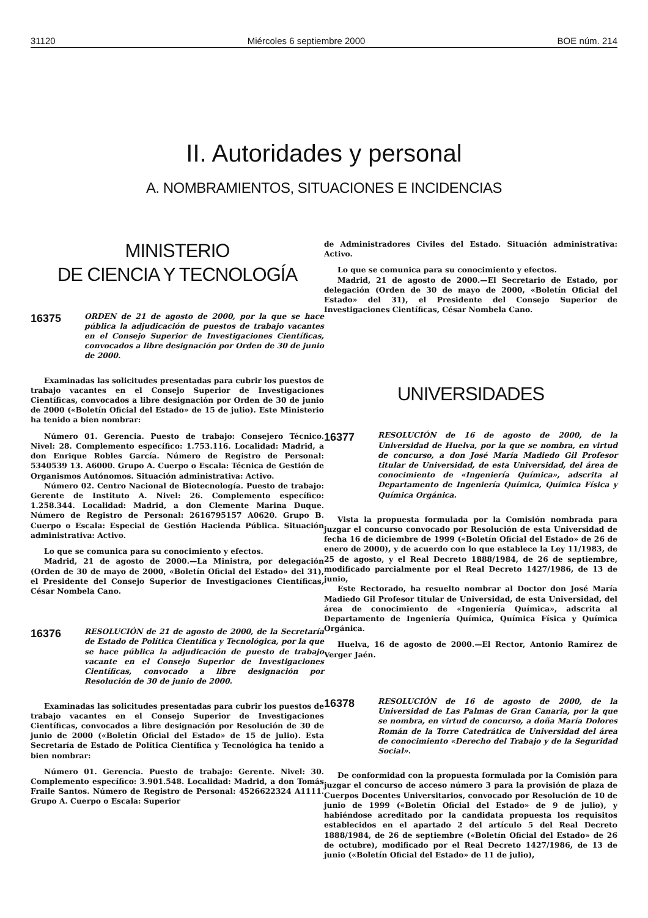31120 Miércoles 6 septiembre 2000 BOE núm. 214
II. Autoridades y personal
A. NOMBRAMIENTOS, SITUACIONES E INCIDENCIAS
MINISTERIO
DE CIENCIA Y TECNOLOGÍA
16375
ORDEN de 21 de agosto de 2000, por la que se hace pública la adjudicación de puestos de trabajo vacantes en el Consejo Superior de Investigaciones Científicas, convocados a libre designación por Orden de 30 de junio de 2000.
Examinadas las solicitudes presentadas para cubrir los puestos de trabajo vacantes en el Consejo Superior de Investigaciones Científicas, convocados a libre designación por Orden de 30 de junio de 2000 («Boletín Oficial del Estado» de 15 de julio). Este Ministerio ha tenido a bien nombrar:
Número 01. Gerencia. Puesto de trabajo: Consejero Técnico. Nivel: 28. Complemento específico: 1.753.116. Localidad: Madrid, a don Enrique Robles García. Número de Registro de Personal: 5340539 13. A6000. Grupo A. Cuerpo o Escala: Técnica de Gestión de Organismos Autónomos. Situación administrativa: Activo.
Número 02. Centro Nacional de Biotecnología. Puesto de trabajo: Gerente de Instituto A. Nivel: 26. Complemento específico: 1.258.344. Localidad: Madrid, a don Clemente Marina Duque. Número de Registro de Personal: 2616795157 A0620. Grupo B. Cuerpo o Escala: Especial de Gestión Hacienda Pública. Situación administrativa: Activo.
Lo que se comunica para su conocimiento y efectos.
Madrid, 21 de agosto de 2000.—La Ministra, por delegación (Orden de 30 de mayo de 2000, «Boletín Oficial del Estado» del 31), el Presidente del Consejo Superior de Investigaciones Científicas, César Nombela Cano.
16376
RESOLUCIÓN de 21 de agosto de 2000, de la Secretaría de Estado de Política Científica y Tecnológica, por la que se hace pública la adjudicación de puesto de trabajo vacante en el Consejo Superior de Investigaciones Científicas, convocado a libre designación por Resolución de 30 de junio de 2000.
Examinadas las solicitudes presentadas para cubrir los puestos de trabajo vacantes en el Consejo Superior de Investigaciones Científicas, convocados a libre designación por Resolución de 30 de junio de 2000 («Boletín Oficial del Estado» de 15 de julio). Esta Secretaría de Estado de Política Científica y Tecnológica ha tenido a bien nombrar:
Número 01. Gerencia. Puesto de trabajo: Gerente. Nivel: 30. Complemento específico: 3.901.548. Localidad: Madrid, a don Tomás Fraile Santos. Número de Registro de Personal: 4526622324 A1111. Grupo A. Cuerpo o Escala: Superior
de Administradores Civiles del Estado. Situación administrativa: Activo.
Lo que se comunica para su conocimiento y efectos.
Madrid, 21 de agosto de 2000.—El Secretario de Estado, por delegación (Orden de 30 de mayo de 2000, «Boletín Oficial del Estado» del 31), el Presidente del Consejo Superior de Investigaciones Científicas, César Nombela Cano.
UNIVERSIDADES
16377
RESOLUCIÓN de 16 de agosto de 2000, de la Universidad de Huelva, por la que se nombra, en virtud de concurso, a don José María Madiedo Gil Profesor titular de Universidad, de esta Universidad, del área de conocimiento de «Ingeniería Química», adscrita al Departamento de Ingeniería Química, Química Física y Química Orgánica.
Vista la propuesta formulada por la Comisión nombrada para juzgar el concurso convocado por Resolución de esta Universidad de fecha 16 de diciembre de 1999 («Boletín Oficial del Estado» de 26 de enero de 2000), y de acuerdo con lo que establece la Ley 11/1983, de 25 de agosto, y el Real Decreto 1888/1984, de 26 de septiembre, modificado parcialmente por el Real Decreto 1427/1986, de 13 de junio,
Este Rectorado, ha resuelto nombrar al Doctor don José María Madiedo Gil Profesor titular de Universidad, de esta Universidad, del área de conocimiento de «Ingeniería Química», adscrita al Departamento de Ingeniería Química, Química Física y Química Orgánica.
Huelva, 16 de agosto de 2000.—El Rector, Antonio Ramírez de Verger Jaén.
16378
RESOLUCIÓN de 16 de agosto de 2000, de la Universidad de Las Palmas de Gran Canaria, por la que se nombra, en virtud de concurso, a doña María Dolores Román de la Torre Catedrática de Universidad del área de conocimiento «Derecho del Trabajo y de la Seguridad Social».
De conformidad con la propuesta formulada por la Comisión para juzgar el concurso de acceso número 3 para la provisión de plaza de Cuerpos Docentes Universitarios, convocado por Resolución de 10 de junio de 1999 («Boletín Oficial del Estado» de 9 de julio), y habiéndose acreditado por la candidata propuesta los requisitos establecidos en el apartado 2 del artículo 5 del Real Decreto 1888/1984, de 26 de septiembre («Boletín Oficial del Estado» de 26 de octubre), modificado por el Real Decreto 1427/1986, de 13 de junio («Boletín Oficial del Estado» de 11 de julio),